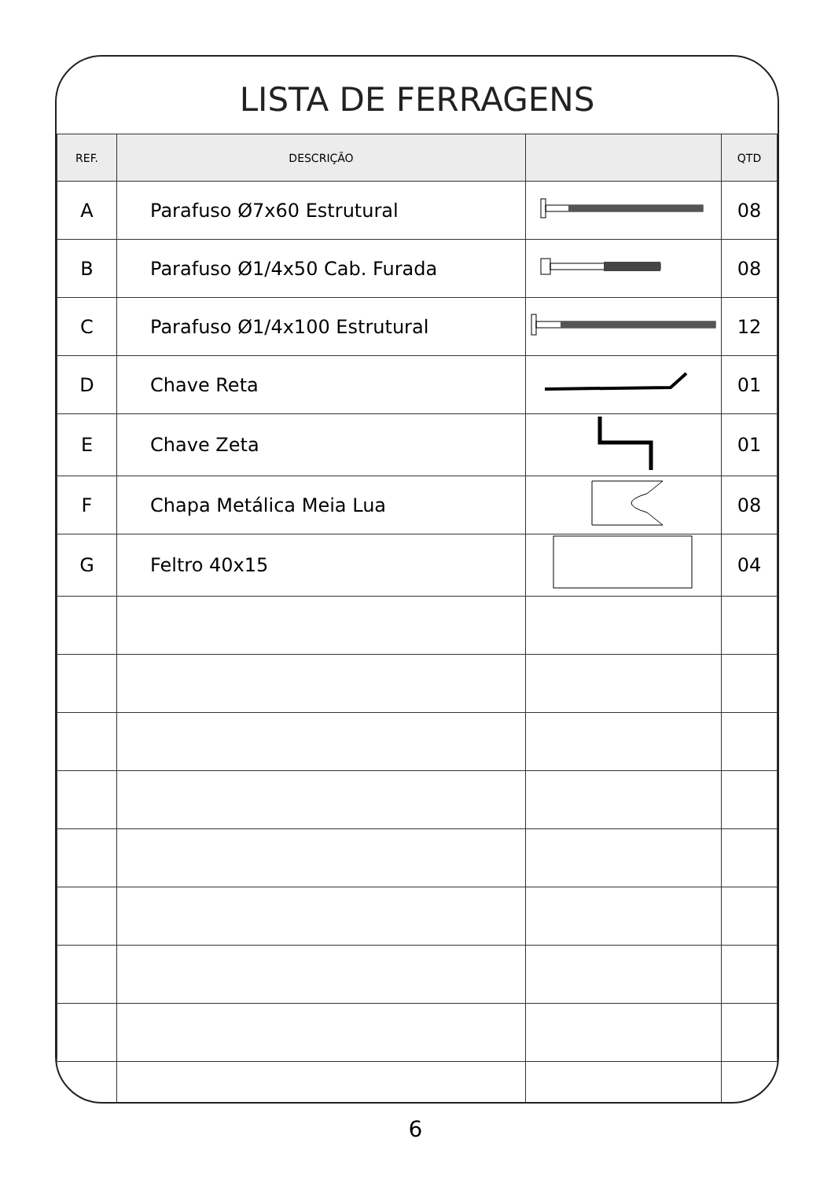LISTA DE FERRAGENS
| REF. | DESCRIÇÃO | | QTD |
| --- | --- | --- | --- |
| A | Parafuso Ø7x60 Estrutural | | 08 |
| B | Parafuso Ø1/4x50 Cab. Furada | | 08 |
| C | Parafuso Ø1/4x100 Estrutural | | 12 |
| D | Chave Reta | | 01 |
| E | Chave Zeta | | 01 |
| F | Chapa Metálica Meia Lua | | 08 |
| G | Feltro 40x15 | | 04 |
6